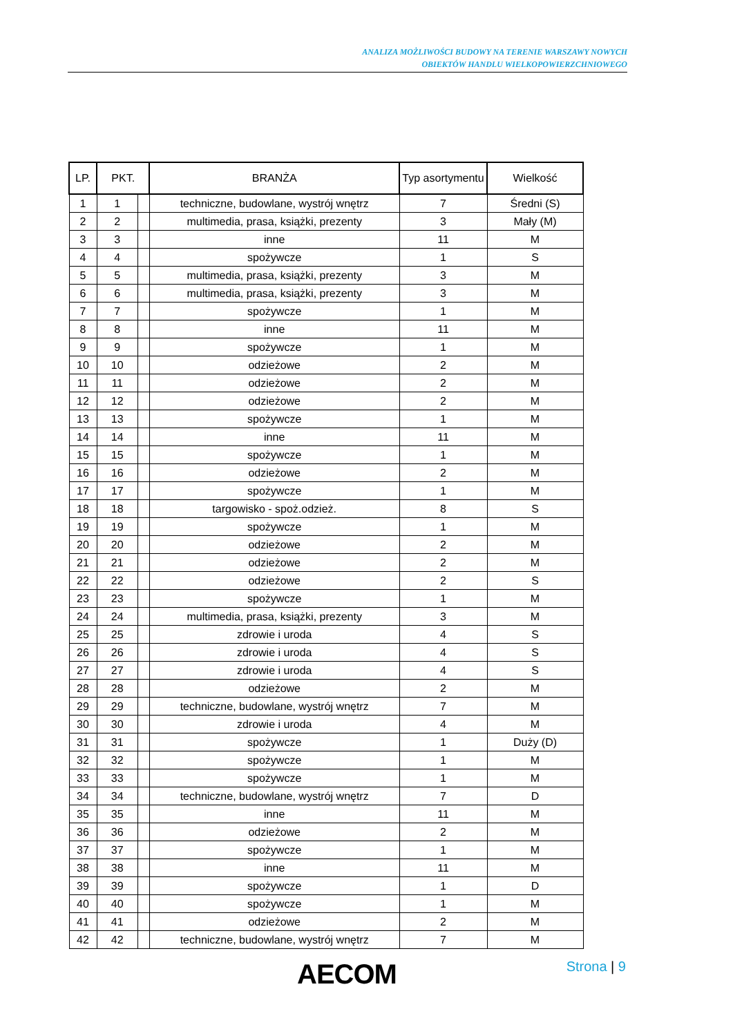ANALIZA MOŻLIWOŚCI BUDOWY NA TERENIE WARSZAWY NOWYCH
OBIEKTÓW HANDLU WIELKOPOWIERZCHNIOWEGO
| LP. | PKT. | | BRANŻA | Typ asortymentu | Wielkość |
| --- | --- | --- | --- | --- | --- |
| 1 | 1 | | techniczne, budowlane, wystrój wnętrz | 7 | Średni (S) |
| 2 | 2 | | multimedia, prasa, książki, prezenty | 3 | Mały (M) |
| 3 | 3 | | inne | 11 | M |
| 4 | 4 | | spożywcze | 1 | S |
| 5 | 5 | | multimedia, prasa, książki, prezenty | 3 | M |
| 6 | 6 | | multimedia, prasa, książki, prezenty | 3 | M |
| 7 | 7 | | spożywcze | 1 | M |
| 8 | 8 | | inne | 11 | M |
| 9 | 9 | | spożywcze | 1 | M |
| 10 | 10 | | odzieżowe | 2 | M |
| 11 | 11 | | odzieżowe | 2 | M |
| 12 | 12 | | odzieżowe | 2 | M |
| 13 | 13 | | spożywcze | 1 | M |
| 14 | 14 | | inne | 11 | M |
| 15 | 15 | | spożywcze | 1 | M |
| 16 | 16 | | odzieżowe | 2 | M |
| 17 | 17 | | spożywcze | 1 | M |
| 18 | 18 | | targowisko - spoż.odzież. | 8 | S |
| 19 | 19 | | spożywcze | 1 | M |
| 20 | 20 | | odzieżowe | 2 | M |
| 21 | 21 | | odzieżowe | 2 | M |
| 22 | 22 | | odzieżowe | 2 | S |
| 23 | 23 | | spożywcze | 1 | M |
| 24 | 24 | | multimedia, prasa, książki, prezenty | 3 | M |
| 25 | 25 | | zdrowie i uroda | 4 | S |
| 26 | 26 | | zdrowie i uroda | 4 | S |
| 27 | 27 | | zdrowie i uroda | 4 | S |
| 28 | 28 | | odzieżowe | 2 | M |
| 29 | 29 | | techniczne, budowlane, wystrój wnętrz | 7 | M |
| 30 | 30 | | zdrowie i uroda | 4 | M |
| 31 | 31 | | spożywcze | 1 | Duży (D) |
| 32 | 32 | | spożywcze | 1 | M |
| 33 | 33 | | spożywcze | 1 | M |
| 34 | 34 | | techniczne, budowlane, wystrój wnętrz | 7 | D |
| 35 | 35 | | inne | 11 | M |
| 36 | 36 | | odzieżowe | 2 | M |
| 37 | 37 | | spożywcze | 1 | M |
| 38 | 38 | | inne | 11 | M |
| 39 | 39 | | spożywcze | 1 | D |
| 40 | 40 | | spożywcze | 1 | M |
| 41 | 41 | | odzieżowe | 2 | M |
| 42 | 42 | | techniczne, budowlane, wystrój wnętrz | 7 | M |
AECOM Strona | 9